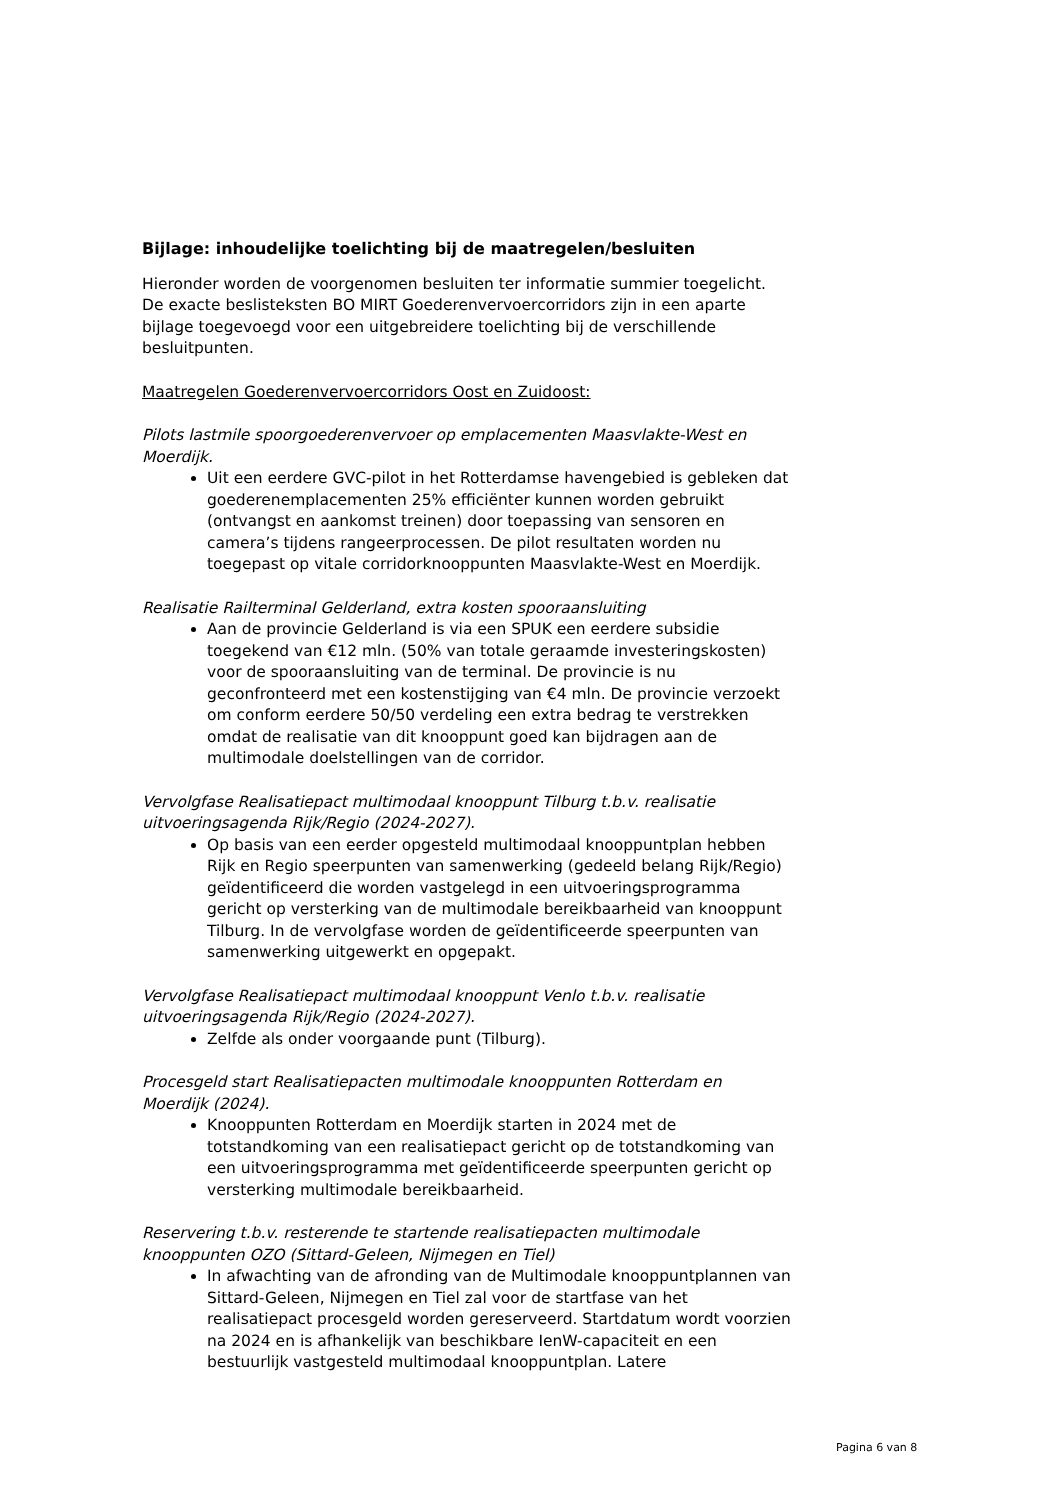Bijlage: inhoudelijke toelichting bij de maatregelen/besluiten
Hieronder worden de voorgenomen besluiten ter informatie summier toegelicht. De exacte beslisteksten BO MIRT Goederenvervoercorridors zijn in een aparte bijlage toegevoegd voor een uitgebreidere toelichting bij de verschillende besluitpunten.
Maatregelen Goederenvervoercorridors Oost en Zuidoost:
Pilots lastmile spoorgoederenvervoer op emplacementen Maasvlakte-West en Moerdijk.
Uit een eerdere GVC-pilot in het Rotterdamse havengebied is gebleken dat goederenemplacementen 25% efficiënter kunnen worden gebruikt (ontvangst en aankomst treinen) door toepassing van sensoren en camera’s tijdens rangeerprocessen. De pilot resultaten worden nu toegepast op vitale corridorknooppunten Maasvlakte-West en Moerdijk.
Realisatie Railterminal Gelderland, extra kosten spooraansluiting
Aan de provincie Gelderland is via een SPUK een eerdere subsidie toegekend van €12 mln. (50% van totale geraamde investeringskosten) voor de spooraansluiting van de terminal. De provincie is nu geconfronteerd met een kostenstijging van €4 mln. De provincie verzoekt om conform eerdere 50/50 verdeling een extra bedrag te verstrekken omdat de realisatie van dit knooppunt goed kan bijdragen aan de multimodale doelstellingen van de corridor.
Vervolgfase Realisatiepact multimodaal knooppunt Tilburg t.b.v. realisatie uitvoeringsagenda Rijk/Regio (2024-2027).
Op basis van een eerder opgesteld multimodaal knooppuntplan hebben Rijk en Regio speerpunten van samenwerking (gedeeld belang Rijk/Regio) geïdentificeerd die worden vastgelegd in een uitvoeringsprogramma gericht op versterking van de multimodale bereikbaarheid van knooppunt Tilburg. In de vervolgfase worden de geïdentificeerde speerpunten van samenwerking uitgewerkt en opgepakt.
Vervolgfase Realisatiepact multimodaal knooppunt Venlo t.b.v. realisatie uitvoeringsagenda Rijk/Regio (2024-2027).
Zelfde als onder voorgaande punt (Tilburg).
Procesgeld start Realisatiepacten multimodale knooppunten Rotterdam en Moerdijk (2024).
Knooppunten Rotterdam en Moerdijk starten in 2024 met de totstandkoming van een realisatiepact gericht op de totstandkoming van een uitvoeringsprogramma met geïdentificeerde speerpunten gericht op versterking multimodale bereikbaarheid.
Reservering t.b.v. resterende te startende realisatiepacten multimodale knooppunten OZO (Sittard-Geleen, Nijmegen en Tiel)
In afwachting van de afronding van de Multimodale knooppuntplannen van Sittard-Geleen, Nijmegen en Tiel zal voor de startfase van het realisatiepact procesgeld worden gereserveerd. Startdatum wordt voorzien na 2024 en is afhankelijk van beschikbare IenW-capaciteit en een bestuurlijk vastgesteld multimodaal knooppuntplan. Latere
Pagina 6 van 8